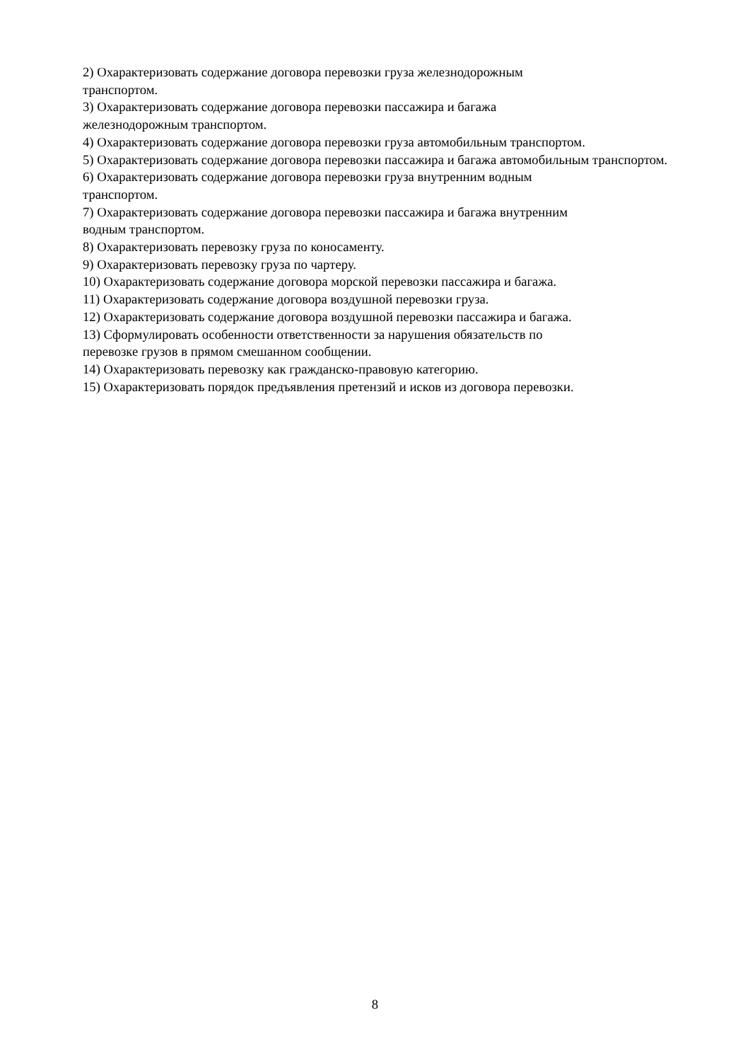2) Охарактеризовать содержание договора перевозки груза железнодорожным
транспортом.
3) Охарактеризовать содержание договора перевозки пассажира и багажа
железнодорожным транспортом.
4) Охарактеризовать содержание договора перевозки груза автомобильным транспортом.
5) Охарактеризовать содержание договора перевозки пассажира и багажа автомобильным транспортом.
6) Охарактеризовать содержание договора перевозки груза внутренним водным
транспортом.
7) Охарактеризовать содержание договора перевозки пассажира и багажа внутренним
водным транспортом.
8) Охарактеризовать перевозку груза по коносаменту.
9) Охарактеризовать перевозку груза по чартеру.
10) Охарактеризовать содержание договора морской перевозки пассажира и багажа.
11) Охарактеризовать содержание договора воздушной перевозки груза.
12) Охарактеризовать содержание договора воздушной перевозки пассажира и багажа.
13) Сформулировать особенности ответственности за нарушения обязательств по
перевозке грузов в прямом смешанном сообщении.
14) Охарактеризовать перевозку как гражданско-правовую категорию.
15) Охарактеризовать порядок предъявления претензий и исков из договора перевозки.
8